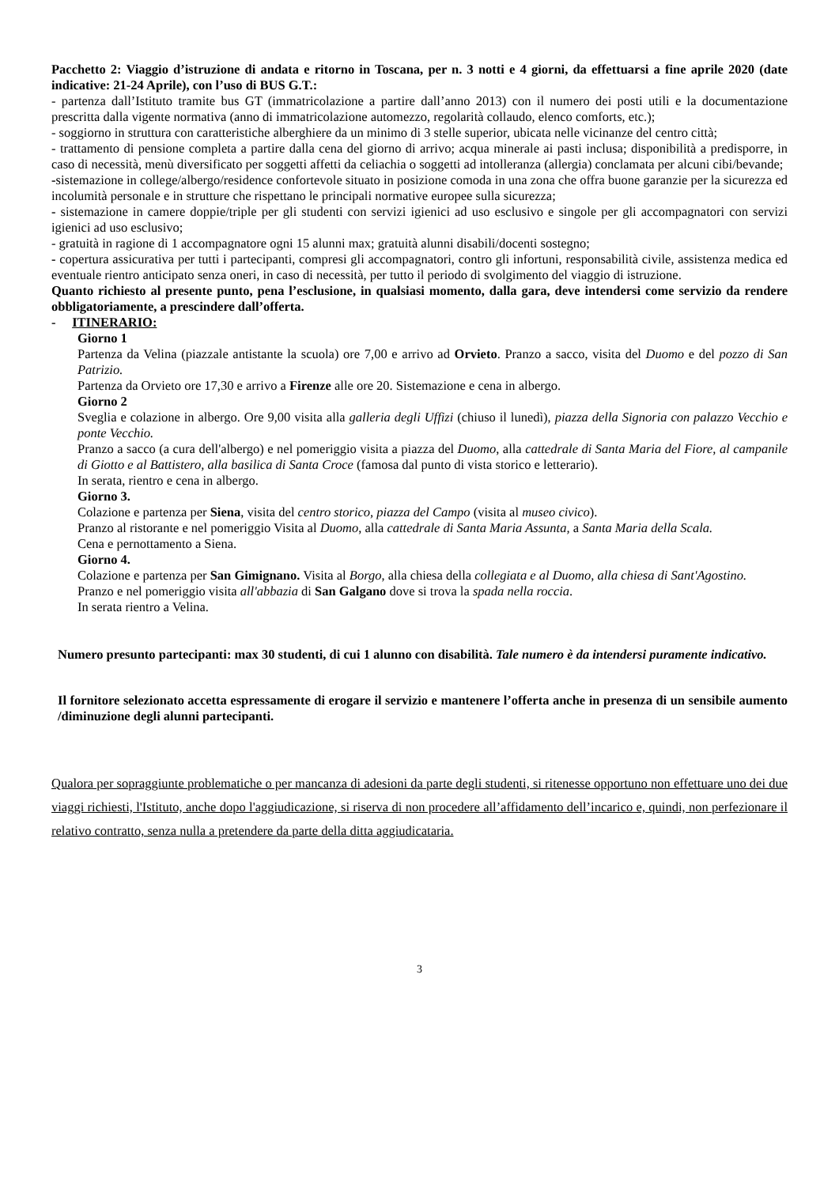Pacchetto 2: Viaggio d’istruzione di andata e ritorno in Toscana, per n. 3 notti e 4 giorni, da effettuarsi a fine aprile 2020 (date indicative: 21-24 Aprile), con l’uso di BUS G.T.:
- partenza dall’Istituto tramite bus GT (immatricolazione a partire dall’anno 2013) con il numero dei posti utili e la documentazione prescritta dalla vigente normativa (anno di immatricolazione automezzo, regolarità collaudo, elenco comforts, etc.);
- soggiorno in struttura con caratteristiche alberghiere da un minimo di 3 stelle superior, ubicata nelle vicinanze del centro città;
- trattamento di pensione completa a partire dalla cena del giorno di arrivo; acqua minerale ai pasti inclusa; disponibilità a predisporre, in caso di necessità, menù diversificato per soggetti affetti da celiachia o soggetti ad intolleranza (allergia) conclamata per alcuni cibi/bevande;
-sistemazione in college/albergo/residence confortevole situato in posizione comoda in una zona che offra buone garanzie per la sicurezza ed incolumità personale e in strutture che rispettano le principali normative europee sulla sicurezza;
- sistemazione in camere doppie/triple per gli studenti con servizi igienici ad uso esclusivo e singole per gli accompagnatori con servizi igienici ad uso esclusivo;
- gratuità in ragione di 1 accompagnatore ogni 15 alunni max; gratuità alunni disabili/docenti sostegno;
- copertura assicurativa per tutti i partecipanti, compresi gli accompagnatori, contro gli infortuni, responsabilità civile, assistenza medica ed eventuale rientro anticipato senza oneri, in caso di necessità, per tutto il periodo di svolgimento del viaggio di istruzione.
Quanto richiesto al presente punto, pena l’esclusione, in qualsiasi momento, dalla gara, deve intendersi come servizio da rendere obbligatoriamente, a prescindere dall’offerta.
- ITINERARIO:
Giorno 1
Partenza da Velina (piazzale antistante la scuola) ore 7,00 e arrivo ad Orvieto. Pranzo a sacco, visita del Duomo e del pozzo di San Patrizio.
Partenza da Orvieto ore 17,30 e arrivo a Firenze alle ore 20. Sistemazione e cena in albergo.
Giorno 2
Sveglia e colazione in albergo. Ore 9,00 visita alla galleria degli Uffizi (chiuso il lunedì), piazza della Signoria con palazzo Vecchio e ponte Vecchio.
Pranzo a sacco (a cura dell'albergo) e nel pomeriggio visita a piazza del Duomo, alla cattedrale di Santa Maria del Fiore, al campanile di Giotto e al Battistero, alla basilica di Santa Croce (famosa dal punto di vista storico e letterario).
In serata, rientro e cena in albergo.
Giorno 3.
Colazione e partenza per Siena, visita del centro storico, piazza del Campo (visita al museo civico).
Pranzo al ristorante e nel pomeriggio Visita al Duomo, alla cattedrale di Santa Maria Assunta, a Santa Maria della Scala.
Cena e pernottamento a Siena.
Giorno 4.
Colazione e partenza per San Gimignano. Visita al Borgo, alla chiesa della collegiata e al Duomo, alla chiesa di Sant'Agostino.
Pranzo e nel pomeriggio visita all'abbazia di San Galgano dove si trova la spada nella roccia.
In serata rientro a Velina.
Numero presunto partecipanti: max 30 studenti, di cui 1 alunno con disabilità. Tale numero è da intendersi puramente indicativo.
Il fornitore selezionato accetta espressamente di erogare il servizio e mantenere l’offerta anche in presenza di un sensibile aumento /diminuzione degli alunni partecipanti.
Qualora per sopraggiunte problematiche o per mancanza di adesioni da parte degli studenti, si ritenesse opportuno non effettuare uno dei due viaggi richiesti, l'Istituto, anche dopo l'aggiudicazione, si riserva di non procedere all’affidamento dell’incarico e, quindi, non perfezionare il relativo contratto, senza nulla a pretendere da parte della ditta aggiudicataria.
3